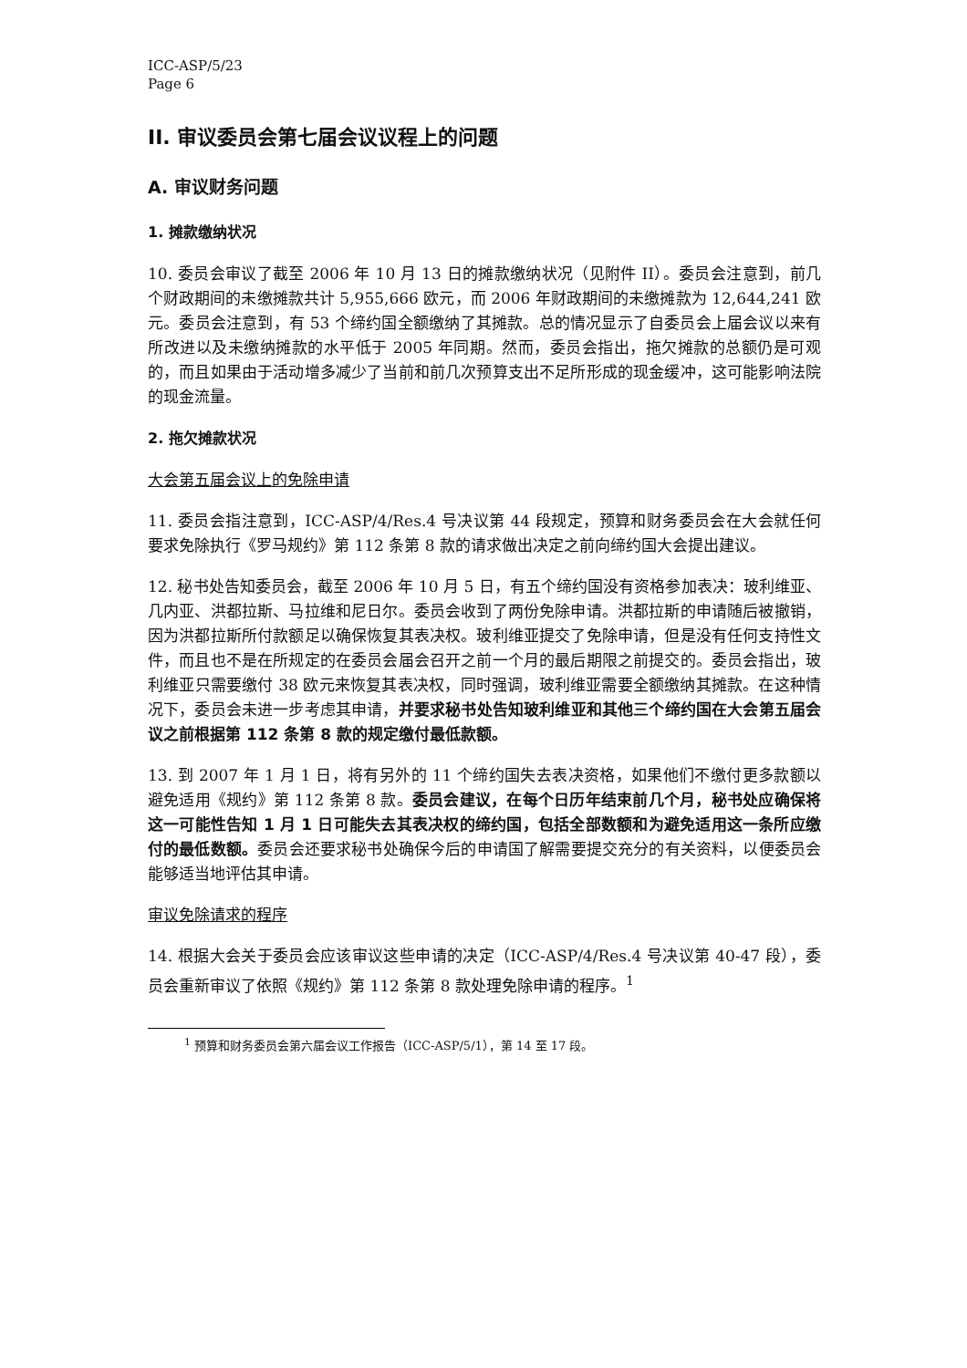ICC-ASP/5/23
Page 6
II. 审议委员会第七届会议议程上的问题
A. 审议财务问题
1. 摊款缴纳状况
10. 委员会审议了截至 2006 年 10 月 13 日的摊款缴纳状况（见附件 II）。委员会注意到，前几个财政期间的未缴摊款共计 5,955,666 欧元，而 2006 年财政期间的未缴摊款为 12,644,241 欧元。委员会注意到，有 53 个缔约国全额缴纳了其摊款。总的情况显示了自委员会上届会议以来有所改进以及未缴纳摊款的水平低于 2005 年同期。然而，委员会指出，拖欠摊款的总额仍是可观的，而且如果由于活动增多减少了当前和前几次预算支出不足所形成的现金缓冲，这可能影响法院的现金流量。
2. 拖欠摊款状况
大会第五届会议上的免除申请
11. 委员会指注意到，ICC-ASP/4/Res.4 号决议第 44 段规定，预算和财务委员会在大会就任何要求免除执行《罗马规约》第 112 条第 8 款的请求做出决定之前向缔约国大会提出建议。
12. 秘书处告知委员会，截至 2006 年 10 月 5 日，有五个缔约国没有资格参加表决：玻利维亚、几内亚、洪都拉斯、马拉维和尼日尔。委员会收到了两份免除申请。洪都拉斯的申请随后被撤销，因为洪都拉斯所付款额足以确保恢复其表决权。玻利维亚提交了免除申请，但是没有任何支持性文件，而且也不是在所规定的在委员会届会召开之前一个月的最后期限之前提交的。委员会指出，玻利维亚只需要缴付 38 欧元来恢复其表决权，同时强调，玻利维亚需要全额缴纳其摊款。在这种情况下，委员会未进一步考虑其申请，并要求秘书处告知玻利维亚和其他三个缔约国在大会第五届会议之前根据第 112 条第 8 款的规定缴付最低款额。
13. 到 2007 年 1 月 1 日，将有另外的 11 个缔约国失去表决资格，如果他们不缴付更多款额以避免适用《规约》第 112 条第 8 款。委员会建议，在每个日历年结束前几个月，秘书处应确保将这一可能性告知 1 月 1 日可能失去其表决权的缔约国，包括全部数额和为避免适用这一条所应缴付的最低数额。委员会还要求秘书处确保今后的申请国了解需要提交充分的有关资料，以便委员会能够适当地评估其申请。
审议免除请求的程序
14. 根据大会关于委员会应该审议这些申请的决定（ICC-ASP/4/Res.4 号决议第 40-47 段），委员会重新审议了依照《规约》第 112 条第 8 款处理免除申请的程序。<sup>1</sup>
<sup>1</sup> 预算和财务委员会第六届会议工作报告（ICC-ASP/5/1），第 14 至 17 段。